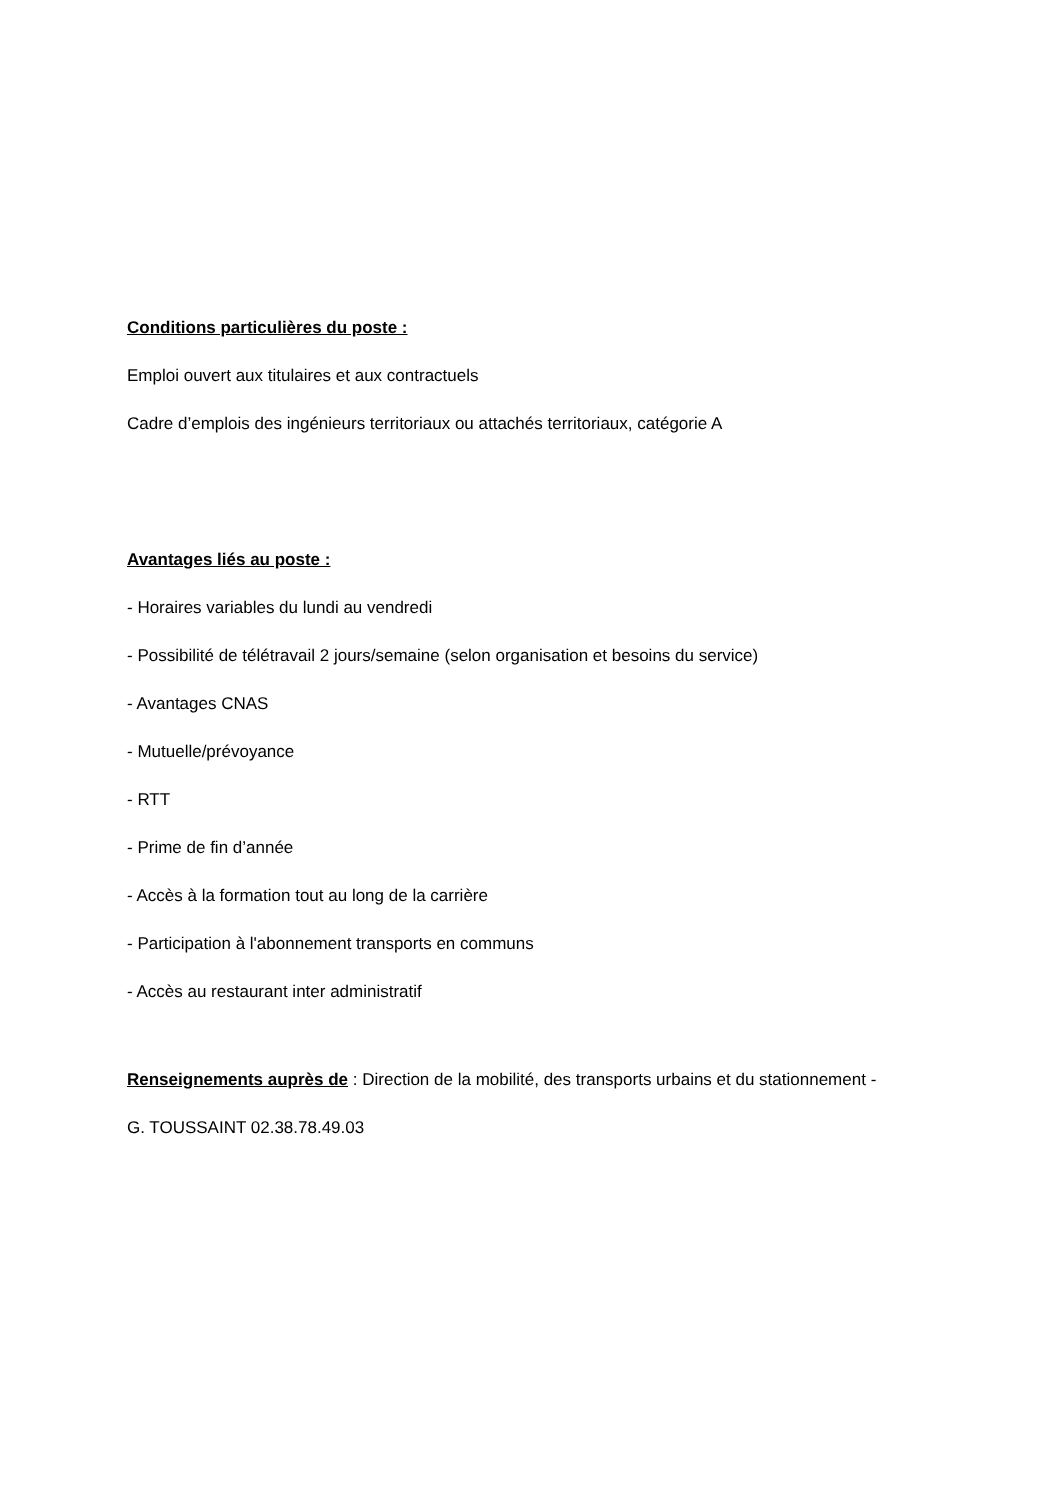Conditions particulières du poste :
Emploi ouvert aux titulaires et aux contractuels
Cadre d’emplois des ingénieurs territoriaux ou attachés territoriaux, catégorie A
Avantages liés au poste :
- Horaires variables du lundi au vendredi
- Possibilité de télétravail 2 jours/semaine (selon organisation et besoins du service)
- Avantages CNAS
- Mutuelle/prévoyance
- RTT
- Prime de fin d’année
- Accès à la formation tout au long de la carrière
- Participation à l'abonnement transports en communs
- Accès au restaurant inter administratif
Renseignements auprès de : Direction de la mobilité, des transports urbains et du stationnement -
G. TOUSSAINT 02.38.78.49.03